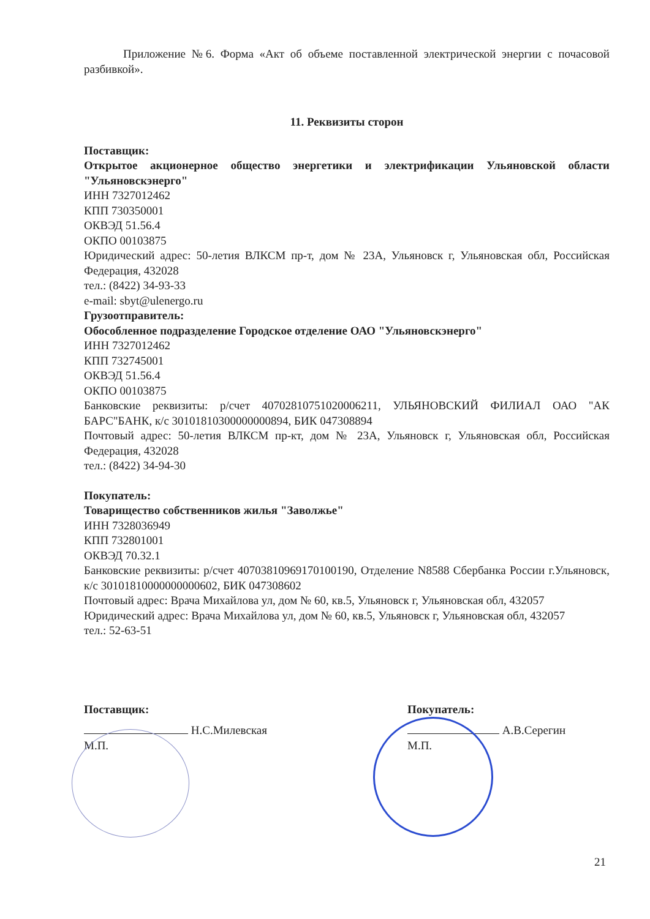Приложение №6. Форма «Акт об объеме поставленной электрической энергии с почасовой разбивкой».
11. Реквизиты сторон
Поставщик:
Открытое акционерное общество энергетики и электрификации Ульяновской области "Ульяновскэнерго"
ИНН 7327012462
КПП 730350001
ОКВЭД 51.56.4
ОКПО 00103875
Юридический адрес: 50-летия ВЛКСМ пр-т, дом № 23А, Ульяновск г, Ульяновская обл, Российская Федерация, 432028
тел.: (8422) 34-93-33
e-mail: sbyt@ulenergo.ru
Грузоотправитель:
Обособленное подразделение Городское отделение ОАО "Ульяновскэнерго"
ИНН 7327012462
КПП 732745001
ОКВЭД 51.56.4
ОКПО 00103875
Банковские реквизиты: р/счет 40702810751020006211, УЛЬЯНОВСКИЙ ФИЛИАЛ ОАО "АК БАРС"БАНК, к/с 30101810300000000894, БИК 047308894
Почтовый адрес: 50-летия ВЛКСМ пр-кт, дом № 23А, Ульяновск г, Ульяновская обл, Российская Федерация, 432028
тел.: (8422) 34-94-30
Покупатель:
Товарищество собственников жилья "Заволжье"
ИНН 7328036949
КПП 732801001
ОКВЭД 70.32.1
Банковские реквизиты: р/счет 40703810969170100190, Отделение N8588 Сбербанка России г.Ульяновск, к/с 30101810000000000602, БИК 047308602
Почтовый адрес: Врача Михайлова ул, дом № 60, кв.5, Ульяновск г, Ульяновская обл, 432057
Юридический адрес: Врача Михайлова ул, дом № 60, кв.5, Ульяновск г, Ульяновская обл, 432057
тел.: 52-63-51
Поставщик:
Н.С.Милевская
М.П.
Покупатель:
А.В.Серегин
М.П.
21